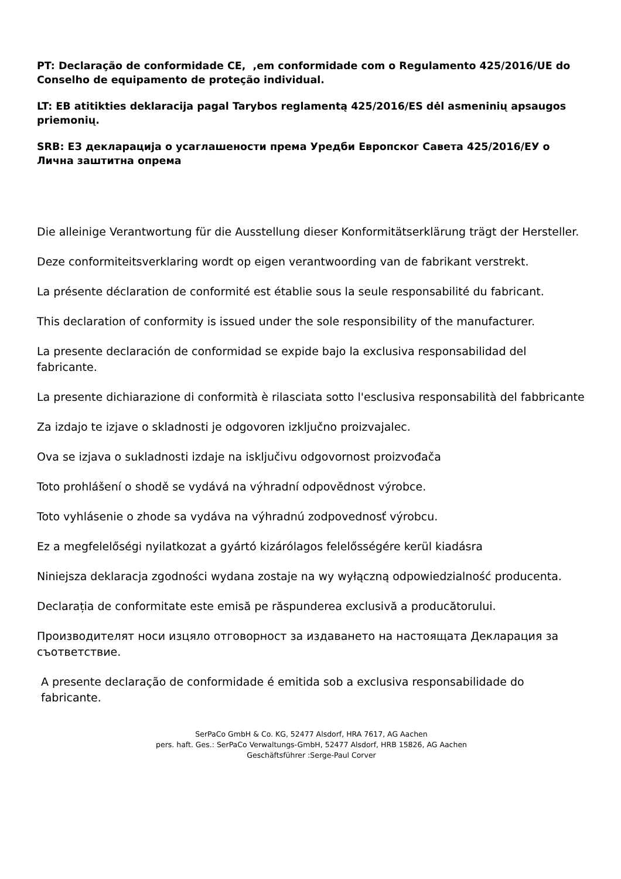PT: Declaração de conformidade CE, ,em conformidade com o Regulamento 425/2016/UE do Conselho de equipamento de proteção individual.
LT: EB atitikties deklaracija pagal Tarybos reglamentą 425/2016/ES dėl asmeninių apsaugos priemonių.
SRB: EЗ декларација о усаглашености према Уредби Европског Савета 425/2016/ЕУ о Лична заштитна опрема
Die alleinige Verantwortung für die Ausstellung dieser Konformitätserklärung trägt der Hersteller.
Deze conformiteitsverklaring wordt op eigen verantwoording van de fabrikant verstrekt.
La présente déclaration de conformité est établie sous la seule responsabilité du fabricant.
This declaration of conformity is issued under the sole responsibility of the manufacturer.
La presente declaración de conformidad se expide bajo la exclusiva responsabilidad del fabricante.
La presente dichiarazione di conformità è rilasciata sotto l'esclusiva responsabilità del fabbricante
Za izdajo te izjave o skladnosti je odgovoren izključno proizvajalec.
Ova se izjava o sukladnosti izdaje na isključivu odgovornost proizvođača
Toto prohlášení o shodě se vydává na výhradní odpovědnost výrobce.
Toto vyhlásenie o zhode sa vydáva na výhradnú zodpovednosť výrobcu.
Ez a megfelelőségi nyilatkozat a gyártó kizárólagos felelősségére kerül kiadásra
Niniejsza deklaracja zgodności wydana zostaje na wy wyłączną odpowiedzialność producenta.
Declarația de conformitate este emisă pe răspunderea exclusivă a producătorului.
Производителят носи изцяло отговорност за издаването на настоящата Декларация за съответствие.
A presente declaração de conformidade é emitida sob a exclusiva responsabilidade do fabricante.
SerPaCo GmbH & Co. KG, 52477 Alsdorf, HRA 7617, AG Aachen
pers. haft. Ges.: SerPaCo Verwaltungs-GmbH, 52477 Alsdorf, HRB 15826, AG Aachen
Geschäftsführer :Serge-Paul Corver